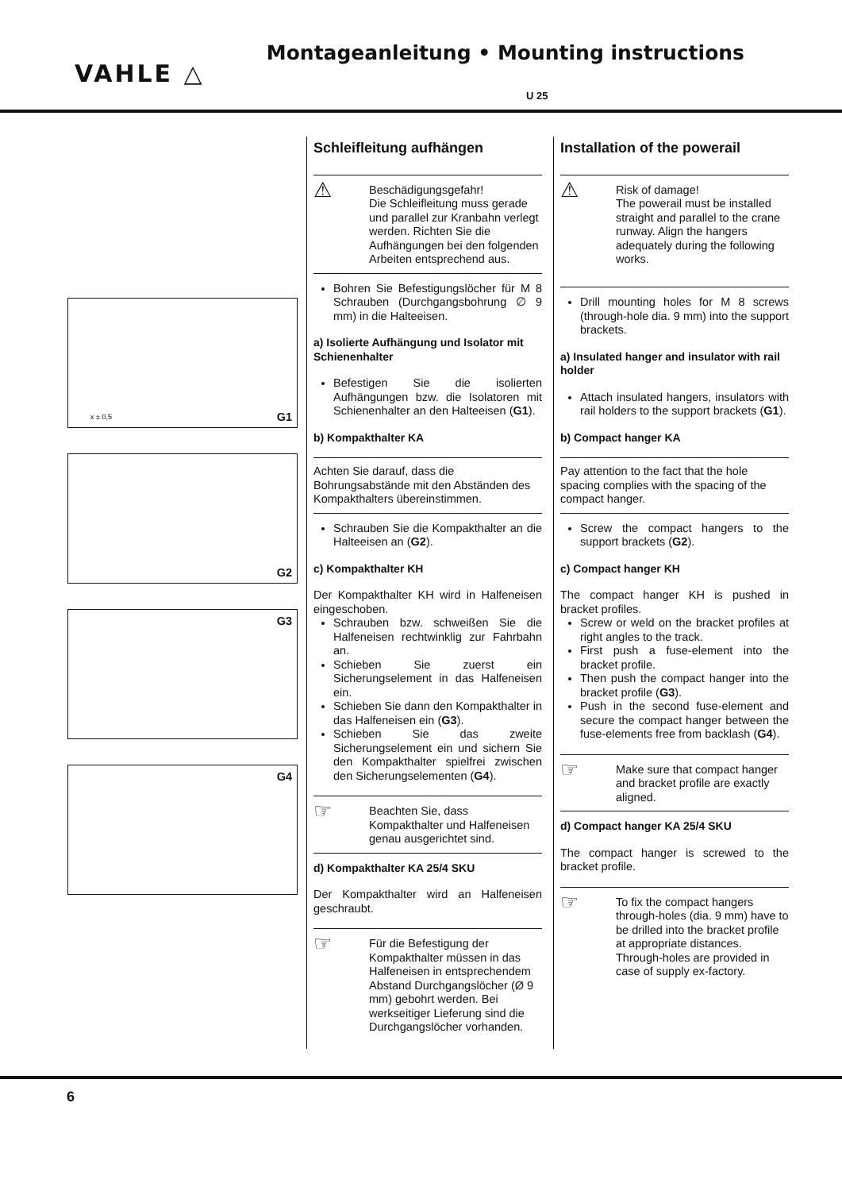VAHLE △
Montageanleitung • Mounting instructions
U 25
G1 x ± 0,5
G2
G3
G4
Schleifleitung aufhängen
⚠
Beschädigungsgefahr!
Die Schleifleitung muss gerade und parallel zur Kranbahn verlegt werden. Richten Sie die Aufhängungen bei den folgenden Arbeiten entsprechend aus.
Bohren Sie Befestigungslöcher für M 8 Schrauben (Durchgangsbohrung ∅ 9 mm) in die Halteeisen.
a) Isolierte Aufhängung und Isolator mit Schienenhalter
Befestigen Sie die isolierten Aufhängungen bzw. die Isolatoren mit Schienenhalter an den Halteeisen (G1).
b) Kompakthalter KA
Achten Sie darauf, dass die Bohrungsabstände mit den Abständen des Kompakthalters übereinstimmen.
Schrauben Sie die Kompakthalter an die Halteeisen an (G2).
c) Kompakthalter KH
Der Kompakthalter KH wird in Halfeneisen eingeschoben.
Schrauben bzw. schweißen Sie die Halfeneisen rechtwinklig zur Fahrbahn an.
Schieben Sie zuerst ein Sicherungselement in das Halfeneisen ein.
Schieben Sie dann den Kompakthalter in das Halfeneisen ein (G3).
Schieben Sie das zweite Sicherungselement ein und sichern Sie den Kompakthalter spielfrei zwischen den Sicherungselementen (G4).
☞
Beachten Sie, dass Kompakthalter und Halfeneisen genau ausgerichtet sind.
d) Kompakthalter KA 25/4 SKU
Der Kompakthalter wird an Halfeneisen geschraubt.
☞
Für die Befestigung der Kompakthalter müssen in das Halfeneisen in entsprechendem Abstand Durchgangslöcher (Ø 9 mm) gebohrt werden. Bei werkseitiger Lieferung sind die Durchgangslöcher vorhanden.
Installation of the powerail
⚠
Risk of damage!
The powerail must be installed straight and parallel to the crane runway. Align the hangers adequately during the following works.
Drill mounting holes for M 8 screws (through-hole dia. 9 mm) into the support brackets.
a) Insulated hanger and insulator with rail holder
Attach insulated hangers, insulators with rail holders to the support brackets (G1).
b) Compact hanger KA
Pay attention to the fact that the hole spacing complies with the spacing of the compact hanger.
Screw the compact hangers to the support brackets (G2).
c) Compact hanger KH
The compact hanger KH is pushed in bracket profiles.
Screw or weld on the bracket profiles at right angles to the track.
First push a fuse-element into the bracket profile.
Then push the compact hanger into the bracket profile (G3).
Push in the second fuse-element and secure the compact hanger between the fuse-elements free from backlash (G4).
☞
Make sure that compact hanger and bracket profile are exactly aligned.
d) Compact hanger KA 25/4 SKU
The compact hanger is screwed to the bracket profile.
☞
To fix the compact hangers through-holes (dia. 9 mm) have to be drilled into the bracket profile at appropriate distances. Through-holes are provided in case of supply ex-factory.
6